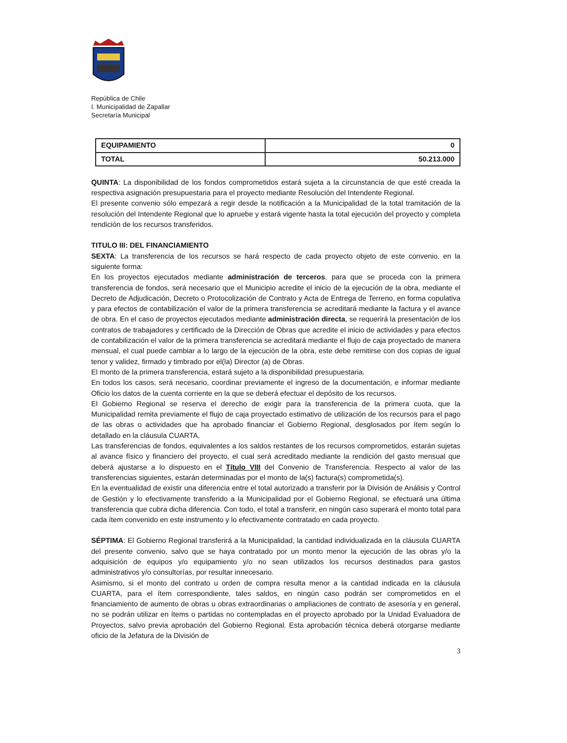República de Chile
I. Municipalidad de Zapallar
Secretaría Municipal
| EQUIPAMIENTO | 0 |
| TOTAL | 50.213.000 |
QUINTA: La disponibilidad de los fondos comprometidos estará sujeta a la circunstancia de que esté creada la respectiva asignación presupuestaria para el proyecto mediante Resolución del Intendente Regional.
El presente convenio sólo empezará a regir desde la notificación a la Municipalidad de la total tramitación de la resolución del Intendente Regional que lo apruebe y estará vigente hasta la total ejecución del proyecto y completa rendición de los recursos transferidos.
TITULO III: DEL FINANCIAMIENTO
SEXTA: La transferencia de los recursos se hará respecto de cada proyecto objeto de este convenio, en la siguiente forma:
En los proyectos ejecutados mediante administración de terceros, para que se proceda con la primera transferencia de fondos, será necesario que el Municipio acredite el inicio de la ejecución de la obra, mediante el Decreto de Adjudicación, Decreto o Protocolización de Contrato y Acta de Entrega de Terreno, en forma copulativa y para efectos de contabilización el valor de la primera transferencia se acreditará mediante la factura y el avance de obra. En el caso de proyectos ejecutados mediante administración directa, se requerirá la presentación de los contratos de trabajadores y certificado de la Dirección de Obras que acredite el inicio de actividades y para efectos de contabilización el valor de la primera transferencia se acreditará mediante el flujo de caja proyectado de manera mensual, el cual puede cambiar a lo largo de la ejecución de la obra, este debe remitirse con dos copias de igual tenor y validez, firmado y timbrado por el(la) Director (a) de Obras.
El monto de la primera transferencia, estará sujeto a la disponibilidad presupuestaria.
En todos los casos, será necesario, coordinar previamente el ingreso de la documentación, e informar mediante Oficio los datos de la cuenta corriente en la que se deberá efectuar el depósito de los recursos.
El Gobierno Regional se reserva el derecho de exigir para la transferencia de la primera cuota, que la Municipalidad remita previamente el flujo de caja proyectado estimativo de utilización de los recursos para el pago de las obras o actividades que ha aprobado financiar el Gobierno Regional, desglosados por ítem según lo detallado en la cláusula CUARTA.
Las transferencias de fondos, equivalentes a los saldos restantes de los recursos comprometidos, estarán sujetas al avance físico y financiero del proyecto, el cual será acreditado mediante la rendición del gasto mensual que deberá ajustarse a lo dispuesto en el Título VIII del Convenio de Transferencia. Respecto al valor de las transferencias siguientes, estarán determinadas por el monto de la(s) factura(s) comprometida(s).
En la eventualidad de existir una diferencia entre el total autorizado a transferir por la División de Análisis y Control de Gestión y lo efectivamente transferido a la Municipalidad por el Gobierno Regional, se efectuará una última transferencia que cubra dicha diferencia. Con todo, el total a transferir, en ningún caso superará el monto total para cada ítem convenido en este instrumento y lo efectivamente contratado en cada proyecto.
SÉPTIMA: El Gobierno Regional transferirá a la Municipalidad, la cantidad individualizada en la cláusula CUARTA del presente convenio, salvo que se haya contratado por un monto menor la ejecución de las obras y/o la adquisición de equipos y/o equipamiento y/o no sean utilizados los recursos destinados para gastos administrativos y/o consultorías, por resultar innecesario.
Asimismo, si el monto del contrato u orden de compra resulta menor a la cantidad indicada en la cláusula CUARTA, para el ítem correspondiente, tales saldos, en ningún caso podrán ser comprometidos en el financiamiento de aumento de obras u obras extraordinarias o ampliaciones de contrato de asesoría y en general, no se podrán utilizar en ítems o partidas no contempladas en el proyecto aprobado por la Unidad Evaluadora de Proyectos, salvo previa aprobación del Gobierno Regional. Esta aprobación técnica deberá otorgarse mediante oficio de la Jefatura de la División de
3